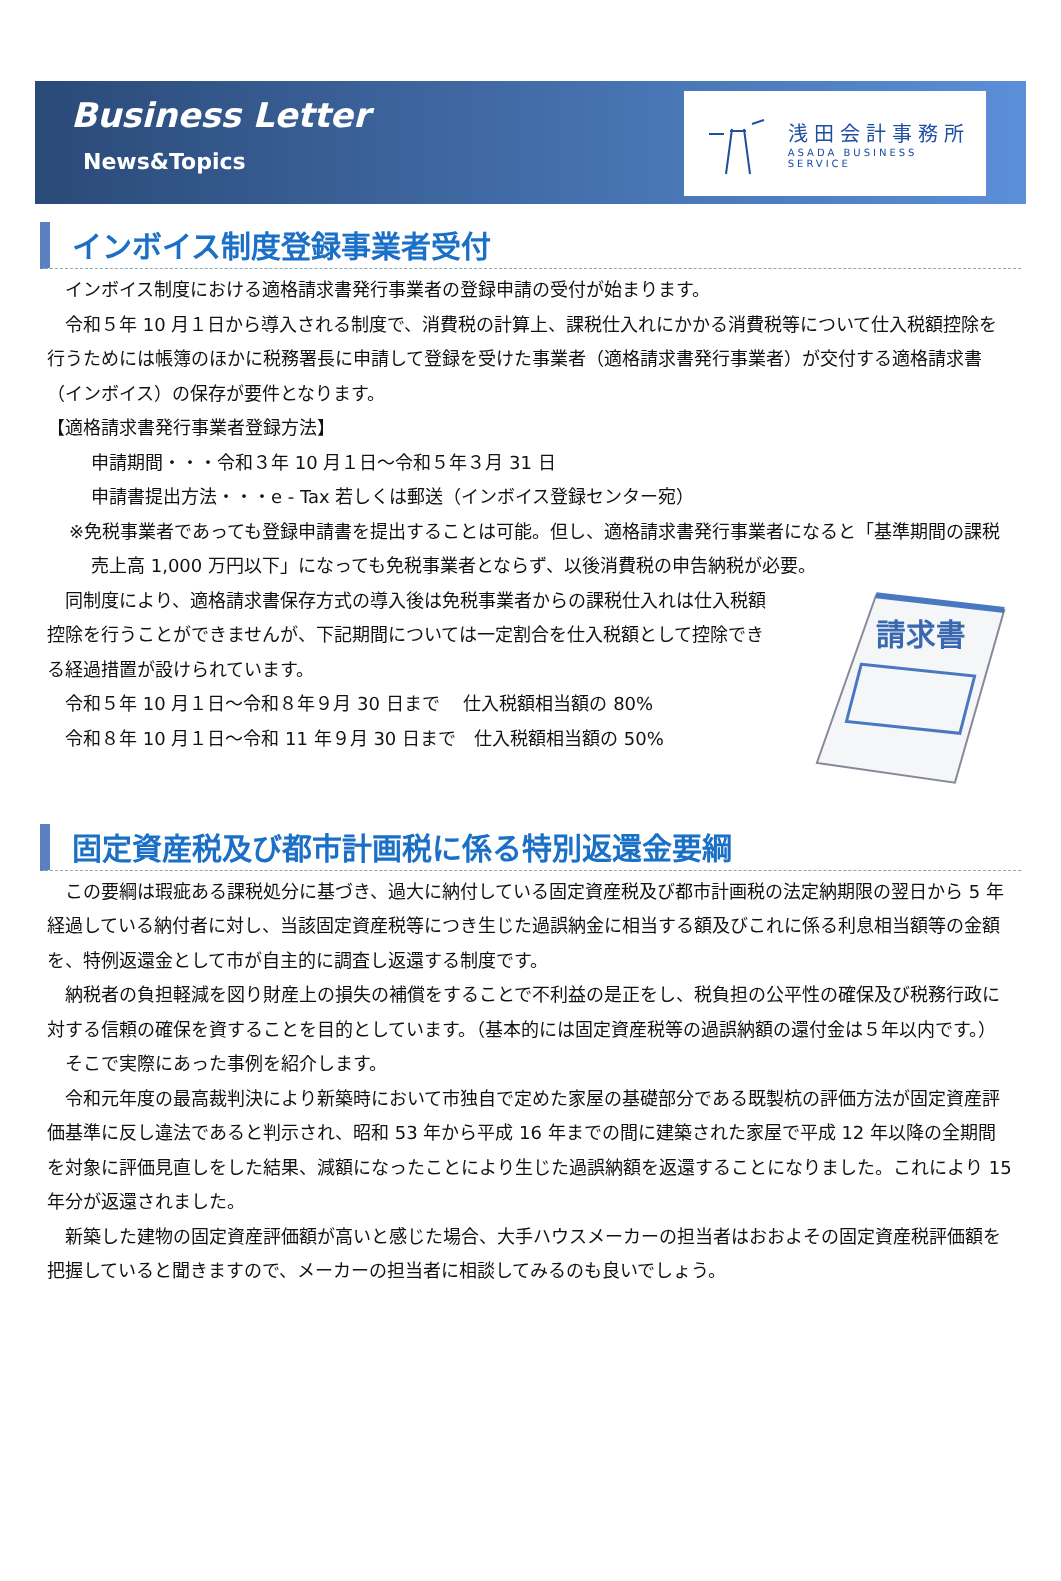Business Letter
News&Topics
浅田会計事務所
ASADA BUSINESS SERVICE
インボイス制度登録事業者受付
インボイス制度における適格請求書発行事業者の登録申請の受付が始まります。
令和５年 10 月１日から導入される制度で、消費税の計算上、課税仕入れにかかる消費税等について仕入税額控除を行うためには帳簿のほかに税務署長に申請して登録を受けた事業者（適格請求書発行事業者）が交付する適格請求書（インボイス）の保存が要件となります。
【適格請求書発行事業者登録方法】
申請期間・・・令和３年 10 月１日～令和５年３月 31 日
申請書提出方法・・・e - Tax 若しくは郵送（インボイス登録センター宛）
※免税事業者であっても登録申請書を提出することは可能。但し、適格請求書発行事業者になると「基準期間の課税売上高 1,000 万円以下」になっても免税事業者とならず、以後消費税の申告納税が必要。
同制度により、適格請求書保存方式の導入後は免税事業者からの課税仕入れは仕入税額控除を行うことができませんが、下記期間については一定割合を仕入税額として控除できる経過措置が設けられています。
令和５年 10 月１日～令和８年９月 30 日まで　 仕入税額相当額の 80%
令和８年 10 月１日～令和 11 年９月 30 日まで　仕入税額相当額の 50%
請求書
固定資産税及び都市計画税に係る特別返還金要綱
この要綱は瑕疵ある課税処分に基づき、過大に納付している固定資産税及び都市計画税の法定納期限の翌日から 5 年経過している納付者に対し、当該固定資産税等につき生じた過誤納金に相当する額及びこれに係る利息相当額等の金額を、特例返還金として市が自主的に調査し返還する制度です。
納税者の負担軽減を図り財産上の損失の補償をすることで不利益の是正をし、税負担の公平性の確保及び税務行政に対する信頼の確保を資することを目的としています。（基本的には固定資産税等の過誤納額の還付金は５年以内です。）
そこで実際にあった事例を紹介します。
令和元年度の最高裁判決により新築時において市独自で定めた家屋の基礎部分である既製杭の評価方法が固定資産評価基準に反し違法であると判示され、昭和 53 年から平成 16 年までの間に建築された家屋で平成 12 年以降の全期間を対象に評価見直しをした結果、減額になったことにより生じた過誤納額を返還することになりました。これにより 15 年分が返還されました。
新築した建物の固定資産評価額が高いと感じた場合、大手ハウスメーカーの担当者はおおよその固定資産税評価額を把握していると聞きますので、メーカーの担当者に相談してみるのも良いでしょう。